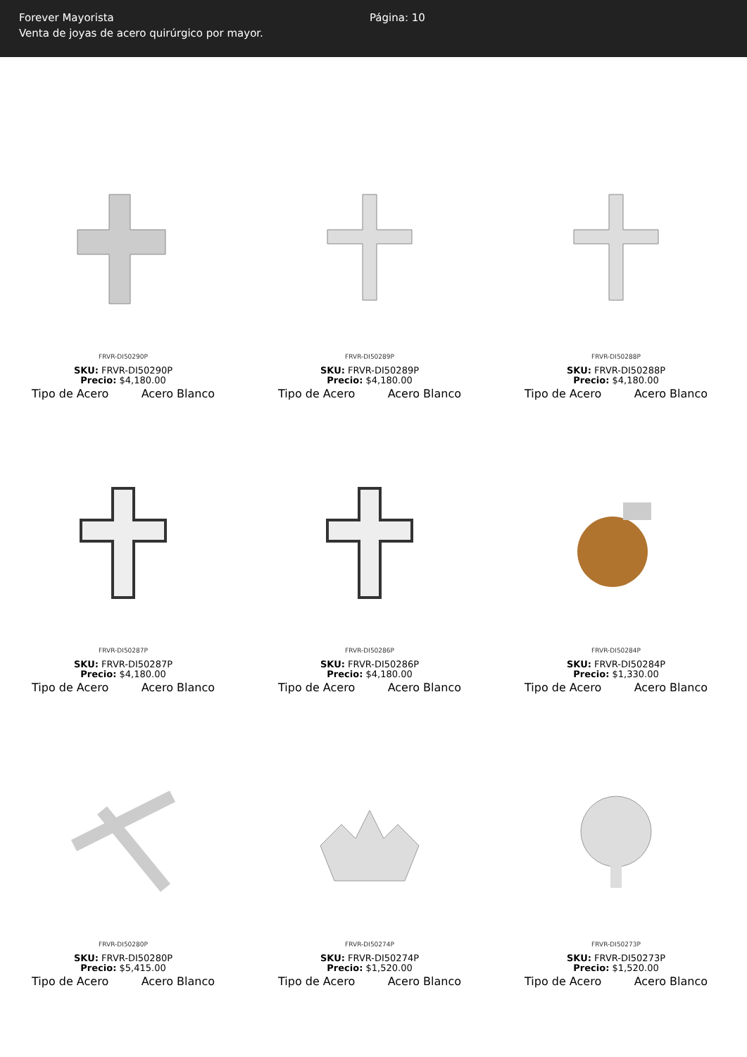Forever Mayorista
Venta de joyas de acero quirúrgico por mayor.
Página: 10
FRVR-DI50290P
SKU: FRVR-DI50290P
Precio: $4,180.00
Tipo de Acero Acero Blanco
FRVR-DI50289P
SKU: FRVR-DI50289P
Precio: $4,180.00
Tipo de Acero Acero Blanco
FRVR-DI50288P
SKU: FRVR-DI50288P
Precio: $4,180.00
Tipo de Acero Acero Blanco
FRVR-DI50287P
SKU: FRVR-DI50287P
Precio: $4,180.00
Tipo de Acero Acero Blanco
FRVR-DI50286P
SKU: FRVR-DI50286P
Precio: $4,180.00
Tipo de Acero Acero Blanco
FRVR-DI50284P
SKU: FRVR-DI50284P
Precio: $1,330.00
Tipo de Acero Acero Blanco
FRVR-DI50280P
SKU: FRVR-DI50280P
Precio: $5,415.00
Tipo de Acero Acero Blanco
FRVR-DI50274P
SKU: FRVR-DI50274P
Precio: $1,520.00
Tipo de Acero Acero Blanco
FRVR-DI50273P
SKU: FRVR-DI50273P
Precio: $1,520.00
Tipo de Acero Acero Blanco